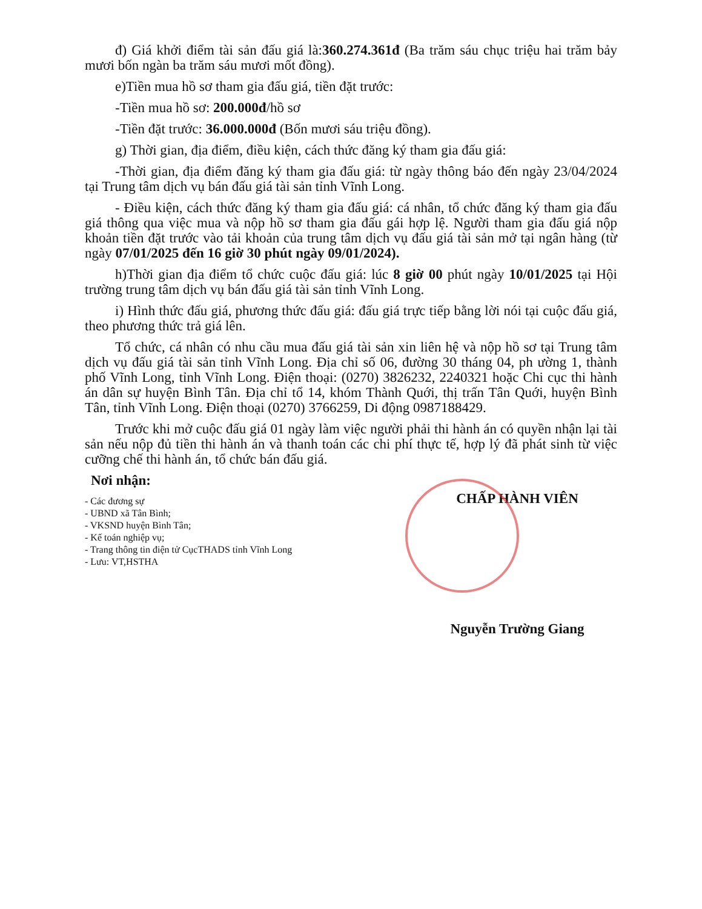đ) Giá khởi điểm tài sản đấu giá là:360.274.361đ (Ba trăm sáu chục triệu hai trăm bảy mươi bốn ngàn ba trăm sáu mươi mốt đồng).
e)Tiền mua hồ sơ tham gia đấu giá, tiền đặt trước:
-Tiền mua hồ sơ: 200.000đ/hồ sơ
-Tiền đặt trước: 36.000.000đ (Bốn mươi sáu triệu đồng).
g) Thời gian, địa điểm, điều kiện, cách thức đăng ký tham gia đấu giá:
-Thời gian, địa điểm đăng ký tham gia đấu giá: từ ngày thông báo đến ngày 23/04/2024 tại Trung tâm dịch vụ bán đấu giá tài sản tỉnh Vĩnh Long.
- Điều kiện, cách thức đăng ký tham gia đấu giá: cá nhân, tổ chức đăng ký tham gia đấu giá thông qua việc mua và nộp hồ sơ tham gia đấu gái hợp lệ. Người tham gia đấu giá nộp khoản tiền đặt trước vào tải khoản của trung tâm dịch vụ đấu giá tài sản mở tại ngân hàng (từ ngày 07/01/2025 đến 16 giờ 30 phút ngày 09/01/2024).
h)Thời gian địa điểm tổ chức cuộc đấu giá: lúc 8 giờ 00 phút ngày 10/01/2025 tại Hội trường trung tâm dịch vụ bán đấu giá tài sản tỉnh Vĩnh Long.
i) Hình thức đấu giá, phương thức đấu giá: đấu giá trực tiếp bằng lời nói tại cuộc đấu giá, theo phương thức trả giá lên.
Tổ chức, cá nhân có nhu cầu mua đấu giá tài sản xin liên hệ và nộp hồ sơ tại Trung tâm dịch vụ đấu giá tài sản tỉnh Vĩnh Long. Địa chỉ số 06, đường 30 tháng 04, ph ường 1, thành phố Vĩnh Long, tỉnh Vĩnh Long. Điện thoại: (0270) 3826232, 2240321 hoặc Chi cục thi hành án dân sự huyện Bình Tân. Địa chỉ tổ 14, khóm Thành Quới, thị trấn Tân Quới, huyện Bình Tân, tỉnh Vĩnh Long. Điện thoại (0270) 3766259, Di động 0987188429.
Trước khi mở cuộc đấu giá 01 ngày làm việc người phải thi hành án có quyền nhận lại tài sản nếu nộp đủ tiền thi hành án và thanh toán các chi phí thực tế, hợp lý đã phát sinh từ việc cưỡng chế thi hành án, tổ chức bán đấu giá.
Nơi nhận:
- Các đương sự
- UBND xã Tân Bình;
- VKSND huyện Bình Tân;
- Kế toán nghiệp vụ;
- Trang thông tin điện tử CụcTHADS tỉnh Vĩnh Long
- Lưu: VT,HSTHA
CHẤP HÀNH VIÊN
Nguyễn Trường Giang